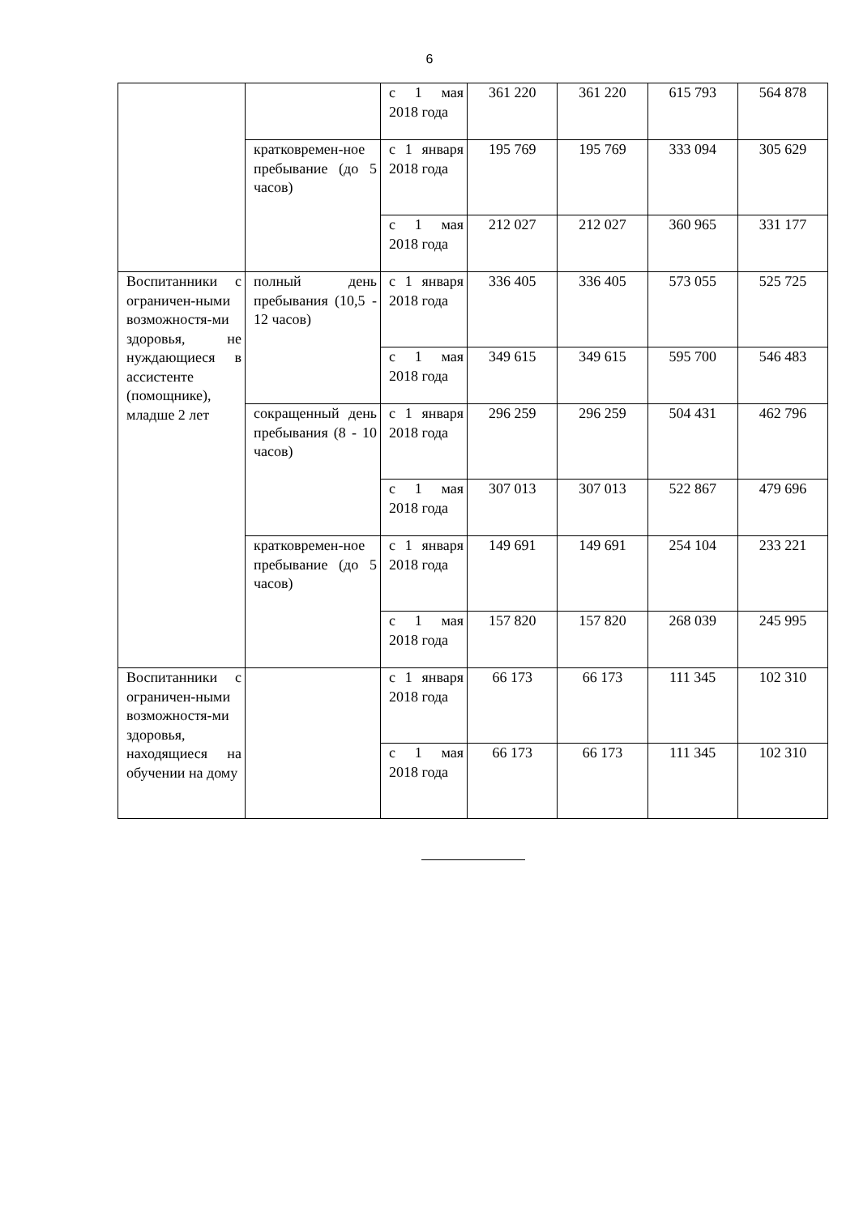6
| | | с 1 мая 2018 года | 361 220 | 361 220 | 615 793 | 564 878 |
| | кратковремен-ное пребывание (до 5 часов) | с 1 января 2018 года | 195 769 | 195 769 | 333 094 | 305 629 |
| | | с 1 мая 2018 года | 212 027 | 212 027 | 360 965 | 331 177 |
| Воспитанники с ограничен-ными возможностя-ми здоровья, не нуждающиеся в ассистенте (помощнике), младше 2 лет | полный день пребывания (10,5 - 12 часов) | с 1 января 2018 года | 336 405 | 336 405 | 573 055 | 525 725 |
| | | с 1 мая 2018 года | 349 615 | 349 615 | 595 700 | 546 483 |
| | сокращенный день пребывания (8 - 10 часов) | с 1 января 2018 года | 296 259 | 296 259 | 504 431 | 462 796 |
| | | с 1 мая 2018 года | 307 013 | 307 013 | 522 867 | 479 696 |
| | кратковремен-ное пребывание (до 5 часов) | с 1 января 2018 года | 149 691 | 149 691 | 254 104 | 233 221 |
| | | с 1 мая 2018 года | 157 820 | 157 820 | 268 039 | 245 995 |
| Воспитанники с ограничен-ными возможностя-ми здоровья, находящиеся на обучении на дому | | с 1 января 2018 года | 66 173 | 66 173 | 111 345 | 102 310 |
| | | с 1 мая 2018 года | 66 173 | 66 173 | 111 345 | 102 310 |